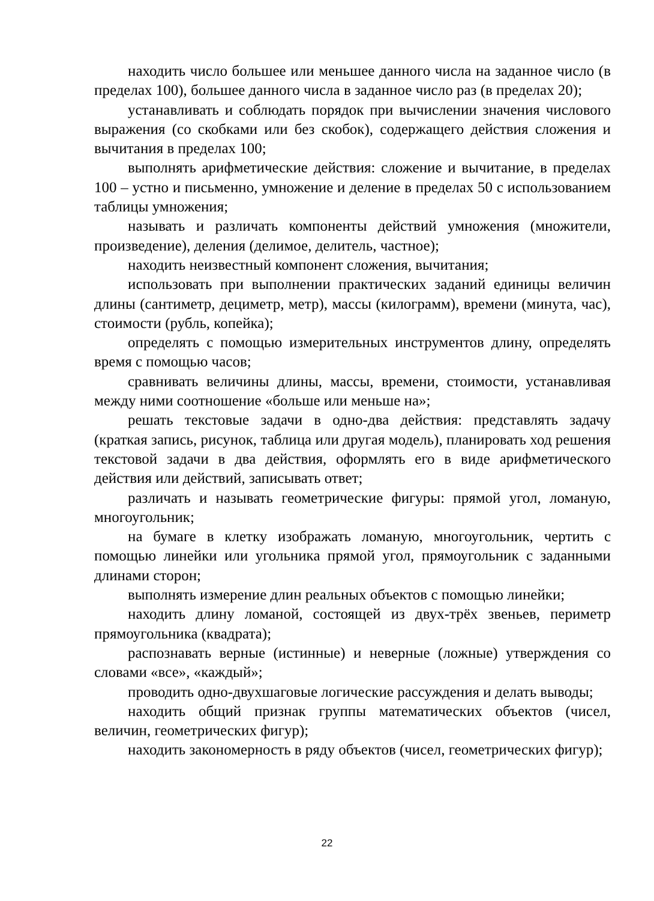находить число большее или меньшее данного числа на заданное число (в пределах 100), большее данного числа в заданное число раз (в пределах 20);
устанавливать и соблюдать порядок при вычислении значения числового выражения (со скобками или без скобок), содержащего действия сложения и вычитания в пределах 100;
выполнять арифметические действия: сложение и вычитание, в пределах 100 – устно и письменно, умножение и деление в пределах 50 с использованием таблицы умножения;
называть и различать компоненты действий умножения (множители, произведение), деления (делимое, делитель, частное);
находить неизвестный компонент сложения, вычитания;
использовать при выполнении практических заданий единицы величин длины (сантиметр, дециметр, метр), массы (килограмм), времени (минута, час), стоимости (рубль, копейка);
определять с помощью измерительных инструментов длину, определять время с помощью часов;
сравнивать величины длины, массы, времени, стоимости, устанавливая между ними соотношение «больше или меньше на»;
решать текстовые задачи в одно-два действия: представлять задачу (краткая запись, рисунок, таблица или другая модель), планировать ход решения текстовой задачи в два действия, оформлять его в виде арифметического действия или действий, записывать ответ;
различать и называть геометрические фигуры: прямой угол, ломаную, многоугольник;
на бумаге в клетку изображать ломаную, многоугольник, чертить с помощью линейки или угольника прямой угол, прямоугольник с заданными длинами сторон;
выполнять измерение длин реальных объектов с помощью линейки;
находить длину ломаной, состоящей из двух-трёх звеньев, периметр прямоугольника (квадрата);
распознавать верные (истинные) и неверные (ложные) утверждения со словами «все», «каждый»;
проводить одно-двухшаговые логические рассуждения и делать выводы;
находить общий признак группы математических объектов (чисел, величин, геометрических фигур);
находить закономерность в ряду объектов (чисел, геометрических фигур);
22